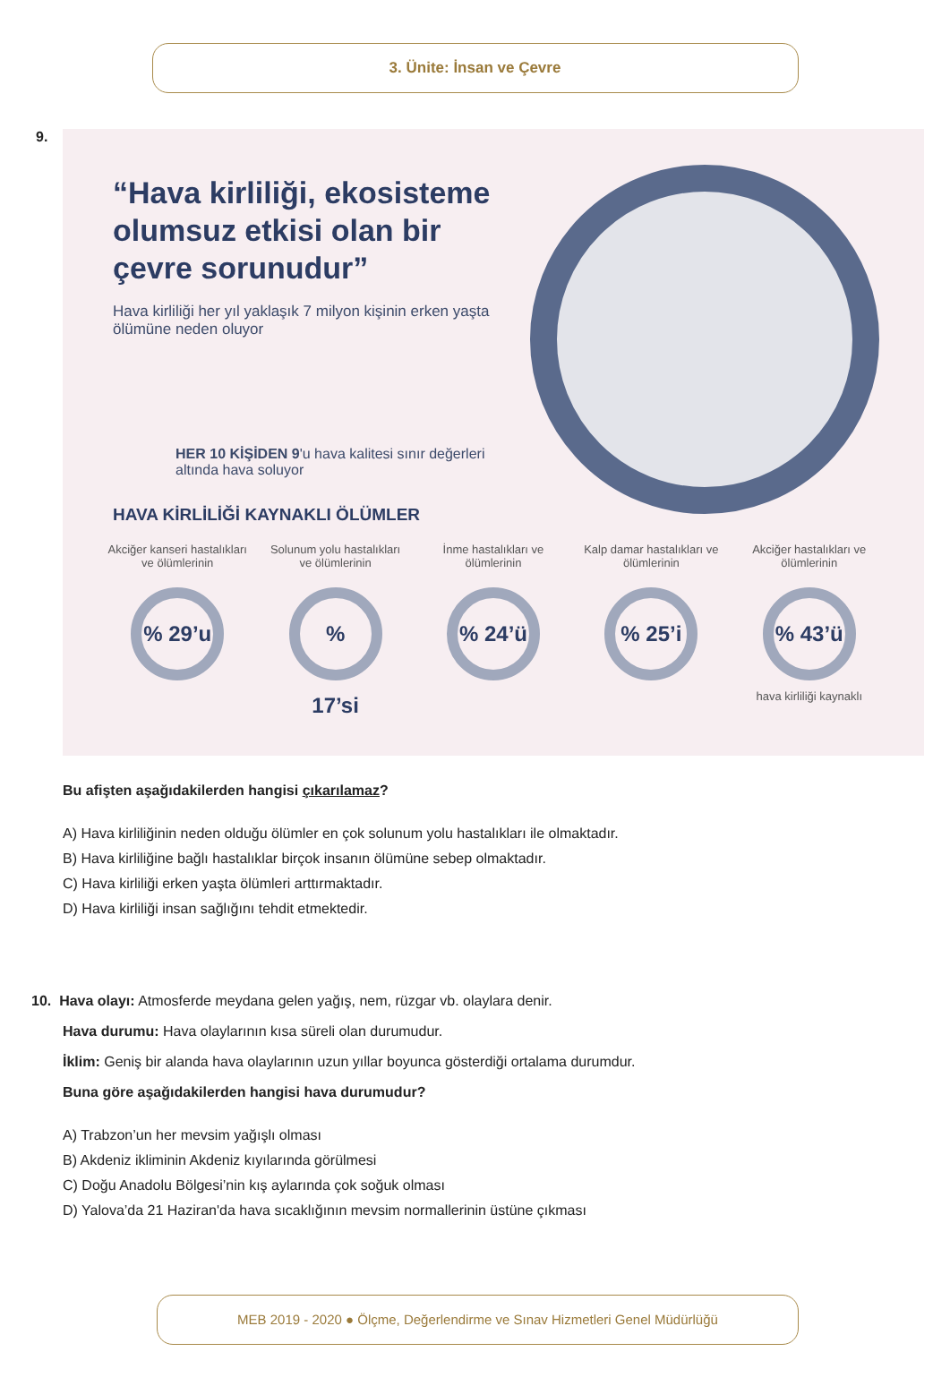3. Ünite: İnsan ve Çevre
9.
“Hava kirliliği, ekosisteme olumsuz etkisi olan bir çevre sorunudur”
Hava kirliliği her yıl yaklaşık 7 milyon kişinin erken yaşta ölümüne neden oluyor
HER 10 KİŞİDEN 9'u hava kalitesi sınır değerleri altında hava soluyor
HAVA KİRLİLİĞİ KAYNAKLI ÖLÜMLER
Akciğer kanseri hastalıkları ve ölümlerinin
% 29’u
Solunum yolu hastalıkları ve ölümlerinin
% 17’si
İnme hastalıkları ve ölümlerinin
% 24’ü
Kalp damar hastalıkları ve ölümlerinin
% 25’i
Akciğer hastalıkları ve ölümlerinin
% 43’ü
hava kirliliği kaynaklı
Bu afişten aşağıdakilerden hangisi çıkarılamaz?
A) Hava kirliliğinin neden olduğu ölümler en çok solunum yolu hastalıkları ile olmaktadır.
B) Hava kirliliğine bağlı hastalıklar birçok insanın ölümüne sebep olmaktadır.
C) Hava kirliliği erken yaşta ölümleri arttırmaktadır.
D) Hava kirliliği insan sağlığını tehdit etmektedir.
10. Hava olayı: Atmosferde meydana gelen yağış, nem, rüzgar vb. olaylara denir.
Hava durumu: Hava olaylarının kısa süreli olan durumudur.
İklim: Geniş bir alanda hava olaylarının uzun yıllar boyunca gösterdiği ortalama durumdur.
Buna göre aşağıdakilerden hangisi hava durumudur?
A) Trabzon’un her mevsim yağışlı olması
B) Akdeniz ikliminin Akdeniz kıyılarında görülmesi
C) Doğu Anadolu Bölgesi’nin kış aylarında çok soğuk olması
D) Yalova’da 21 Haziran'da hava sıcaklığının mevsim normallerinin üstüne çıkması
MEB 2019 - 2020 ● Ölçme, Değerlendirme ve Sınav Hizmetleri Genel Müdürlüğü